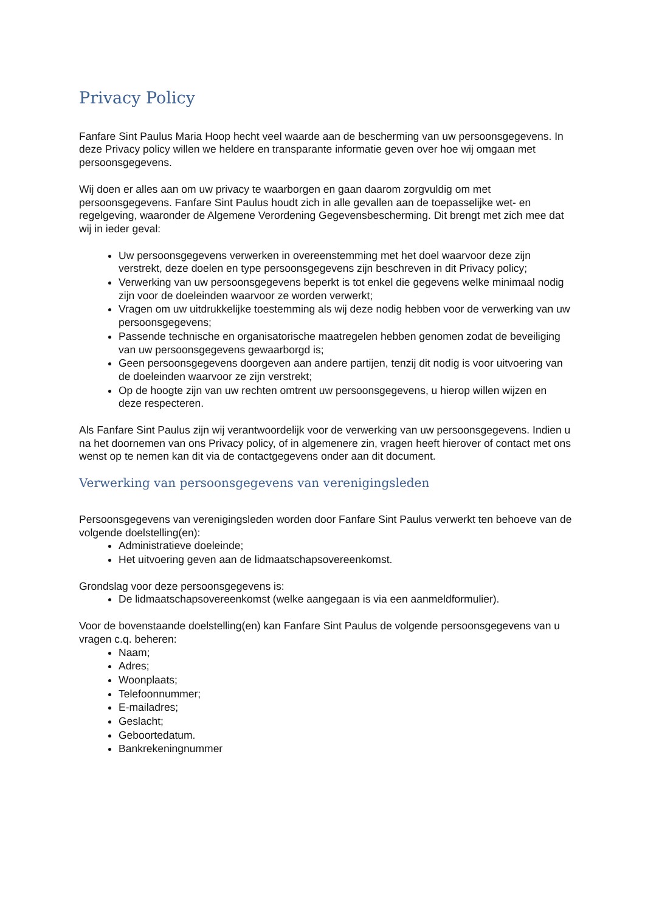Privacy Policy
Fanfare Sint Paulus Maria Hoop hecht veel waarde aan de bescherming van uw persoonsgegevens. In deze Privacy policy willen we heldere en transparante informatie geven over hoe wij omgaan met persoonsgegevens.
Wij doen er alles aan om uw privacy te waarborgen en gaan daarom zorgvuldig om met persoonsgegevens. Fanfare Sint Paulus houdt zich in alle gevallen aan de toepasselijke wet- en regelgeving, waaronder de Algemene Verordening Gegevensbescherming. Dit brengt met zich mee dat wij in ieder geval:
Uw persoonsgegevens verwerken in overeenstemming met het doel waarvoor deze zijn verstrekt, deze doelen en type persoonsgegevens zijn beschreven in dit Privacy policy;
Verwerking van uw persoonsgegevens beperkt is tot enkel die gegevens welke minimaal nodig zijn voor de doeleinden waarvoor ze worden verwerkt;
Vragen om uw uitdrukkelijke toestemming als wij deze nodig hebben voor de verwerking van uw persoonsgegevens;
Passende technische en organisatorische maatregelen hebben genomen zodat de beveiliging van uw persoonsgegevens gewaarborgd is;
Geen persoonsgegevens doorgeven aan andere partijen, tenzij dit nodig is voor uitvoering van de doeleinden waarvoor ze zijn verstrekt;
Op de hoogte zijn van uw rechten omtrent uw persoonsgegevens, u hierop willen wijzen en deze respecteren.
Als Fanfare Sint Paulus zijn wij verantwoordelijk voor de verwerking van uw persoonsgegevens. Indien u na het doornemen van ons Privacy policy, of in algemenere zin, vragen heeft hierover of contact met ons wenst op te nemen kan dit via de contactgegevens onder aan dit document.
Verwerking van persoonsgegevens van verenigingsleden
Persoonsgegevens van verenigingsleden worden door Fanfare Sint Paulus verwerkt ten behoeve van de volgende doelstelling(en):
Administratieve doeleinde;
Het uitvoering geven aan de lidmaatschapsovereenkomst.
Grondslag voor deze persoonsgegevens is:
De lidmaatschapsovereenkomst (welke aangegaan is via een aanmeldformulier).
Voor de bovenstaande doelstelling(en) kan Fanfare Sint Paulus de volgende persoonsgegevens van u vragen c.q. beheren:
Naam;
Adres;
Woonplaats;
Telefoonnummer;
E-mailadres;
Geslacht;
Geboortedatum.
Bankrekeningnummer